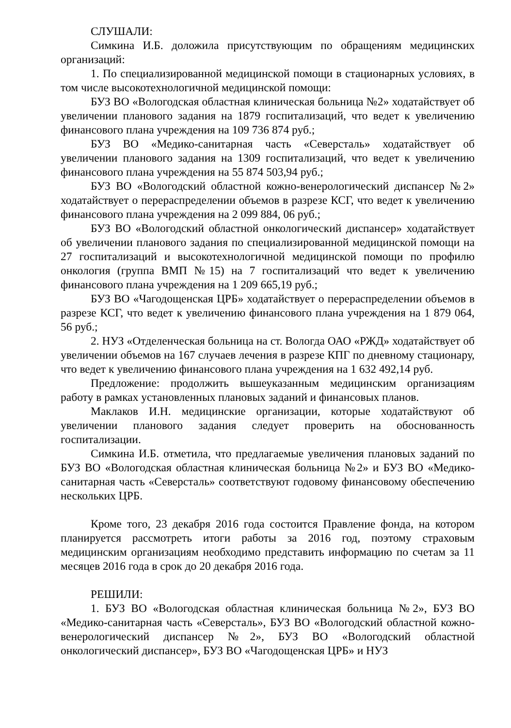СЛУШАЛИ:
Симкина И.Б. доложила присутствующим по обращениям медицинских организаций:
1. По специализированной медицинской помощи в стационарных условиях, в том числе высокотехнологичной медицинской помощи:
БУЗ ВО «Вологодская областная клиническая больница №2» ходатайствует об увеличении планового задания на 1879 госпитализаций, что ведет к увеличению финансового плана учреждения на 109 736 874 руб.;
БУЗ ВО «Медико-санитарная часть «Северсталь» ходатайствует об увеличении планового задания на 1309 госпитализаций, что ведет к увеличению финансового плана учреждения на 55 874 503,94 руб.;
БУЗ ВО «Вологодский областной кожно-венерологический диспансер №2» ходатайствует о перераспределении объемов в разрезе КСГ, что ведет к увеличению финансового плана учреждения на 2 099 884, 06 руб.;
БУЗ ВО «Вологодский областной онкологический диспансер» ходатайствует об увеличении планового задания по специализированной медицинской помощи на 27 госпитализаций и высокотехнологичной медицинской помощи по профилю онкология (группа ВМП №15) на 7 госпитализаций что ведет к увеличению финансового плана учреждения на 1 209 665,19 руб.;
БУЗ ВО «Чагодощенская ЦРБ» ходатайствует о перераспределении объемов в разрезе КСГ, что ведет к увеличению финансового плана учреждения на 1 879 064, 56 руб.;
2. НУЗ «Отделенческая больница на ст. Вологда ОАО «РЖД» ходатайствует об увеличении объемов на 167 случаев лечения в разрезе КПГ по дневному стационару, что ведет к увеличению финансового плана учреждения на 1 632 492,14 руб.
Предложение: продолжить вышеуказанным медицинским организациям работу в рамках установленных плановых заданий и финансовых планов.
Маклаков И.Н. медицинские организации, которые ходатайствуют об увеличении планового задания следует проверить на обоснованность госпитализации.
Симкина И.Б. отметила, что предлагаемые увеличения плановых заданий по БУЗ ВО «Вологодская областная клиническая больница №2» и БУЗ ВО «Медико-санитарная часть «Северсталь» соответствуют годовому финансовому обеспечению нескольких ЦРБ.
Кроме того, 23 декабря 2016 года состоится Правление фонда, на котором планируется рассмотреть итоги работы за 2016 год, поэтому страховым медицинским организациям необходимо представить информацию по счетам за 11 месяцев 2016 года в срок до 20 декабря 2016 года.
РЕШИЛИ:
1. БУЗ ВО «Вологодская областная клиническая больница №2», БУЗ ВО «Медико-санитарная часть «Северсталь», БУЗ ВО «Вологодский областной кожно-венерологический диспансер №2», БУЗ ВО «Вологодский областной онкологический диспансер», БУЗ ВО «Чагодощенская ЦРБ» и НУЗ